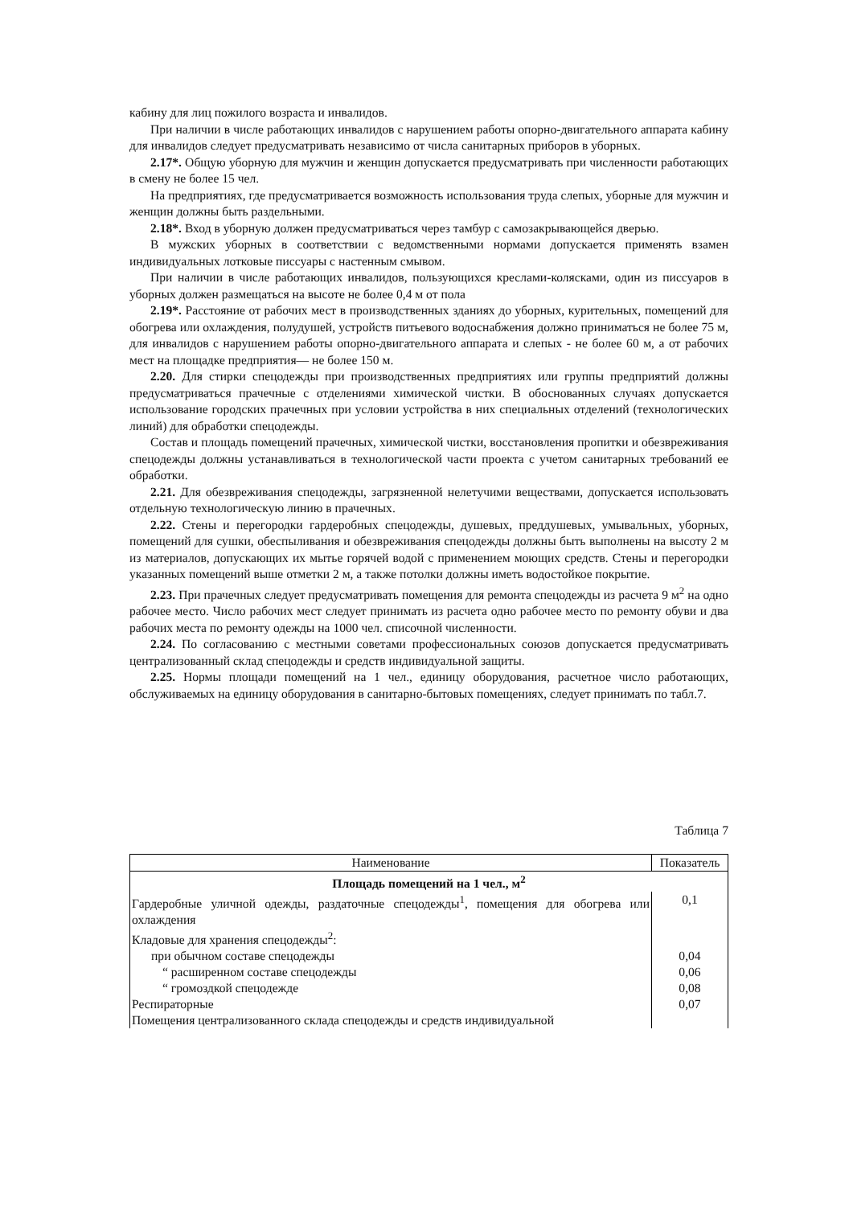кабину для лиц пожилого возраста и инвалидов.
При наличии в числе работающих инвалидов с нарушением работы опорно-двигательного аппарата кабину для инвалидов следует предусматривать независимо от числа санитарных приборов в уборных.
2.17*. Общую уборную для мужчин и женщин допускается предусматривать при численности работающих в смену не более 15 чел.
На предприятиях, где предусматривается возможность использования труда слепых, уборные для мужчин и женщин должны быть раздельными.
2.18*. Вход в уборную должен предусматриваться через тамбур с самозакрывающейся дверью.
В мужских уборных в соответствии с ведомственными нормами допускается применять взамен индивидуальных лотковые писсуары с настенным смывом.
При наличии в числе работающих инвалидов, пользующихся креслами-колясками, один из писсуаров в уборных должен размещаться на высоте не более 0,4 м от пола
2.19*. Расстояние от рабочих мест в производственных зданиях до уборных, курительных, помещений для обогрева или охлаждения, полудушей, устройств питьевого водоснабжения должно приниматься не более 75 м, для инвалидов с нарушением работы опорно-двигательного аппарата и слепых - не более 60 м, а от рабочих мест на площадке предприятия— не более 150 м.
2.20. Для стирки спецодежды при производственных предприятиях или группы предприятий должны предусматриваться прачечные с отделениями химической чистки. В обоснованных случаях допускается использование городских прачечных при условии устройства в них специальных отделений (технологических линий) для обработки спецодежды.
Состав и площадь помещений прачечных, химической чистки, восстановления пропитки и обезвреживания спецодежды должны устанавливаться в технологической части проекта с учетом санитарных требований ее обработки.
2.21. Для обезвреживания спецодежды, загрязненной нелетучими веществами, допускается использовать отдельную технологическую линию в прачечных.
2.22. Стены и перегородки гардеробных спецодежды, душевых, преддушевых, умывальных, уборных, помещений для сушки, обеспыливания и обезвреживания спецодежды должны быть выполнены на высоту 2 м из материалов, допускающих их мытье горячей водой с применением моющих средств. Стены и перегородки указанных помещений выше отметки 2 м, а также потолки должны иметь водостойкое покрытие.
2.23. При прачечных следует предусматривать помещения для ремонта спецодежды из расчета 9 м<sup>2</sup> на одно рабочее место. Число рабочих мест следует принимать из расчета одно рабочее место по ремонту обуви и два рабочих места по ремонту одежды на 1000 чел. списочной численности.
2.24. По согласованию с местными советами профессиональных союзов допускается предусматривать централизованный склад спецодежды и средств индивидуальной защиты.
2.25. Нормы площади помещений на 1 чел., единицу оборудования, расчетное число работающих, обслуживаемых на единицу оборудования в санитарно-бытовых помещениях, следует принимать по табл.7.
Таблица 7
| Наименование | Показатель |
| --- | --- |
| Площадь помещений на 1 чел., м<sup>2</sup> | |
| Гардеробные уличной одежды, раздаточные спецодежды<sup>1</sup>, помещения для обогрева или охлаждения | 0,1 |
| Кладовые для хранения спецодежды<sup>2</sup>: | |
| при обычном составе спецодежды | 0,04 |
| “ расширенном составе спецодежды | 0,06 |
| “ громоздкой спецодежде | 0,08 |
| Респираторные | 0,07 |
| Помещения централизованного склада спецодежды и средств индивидуальной | |